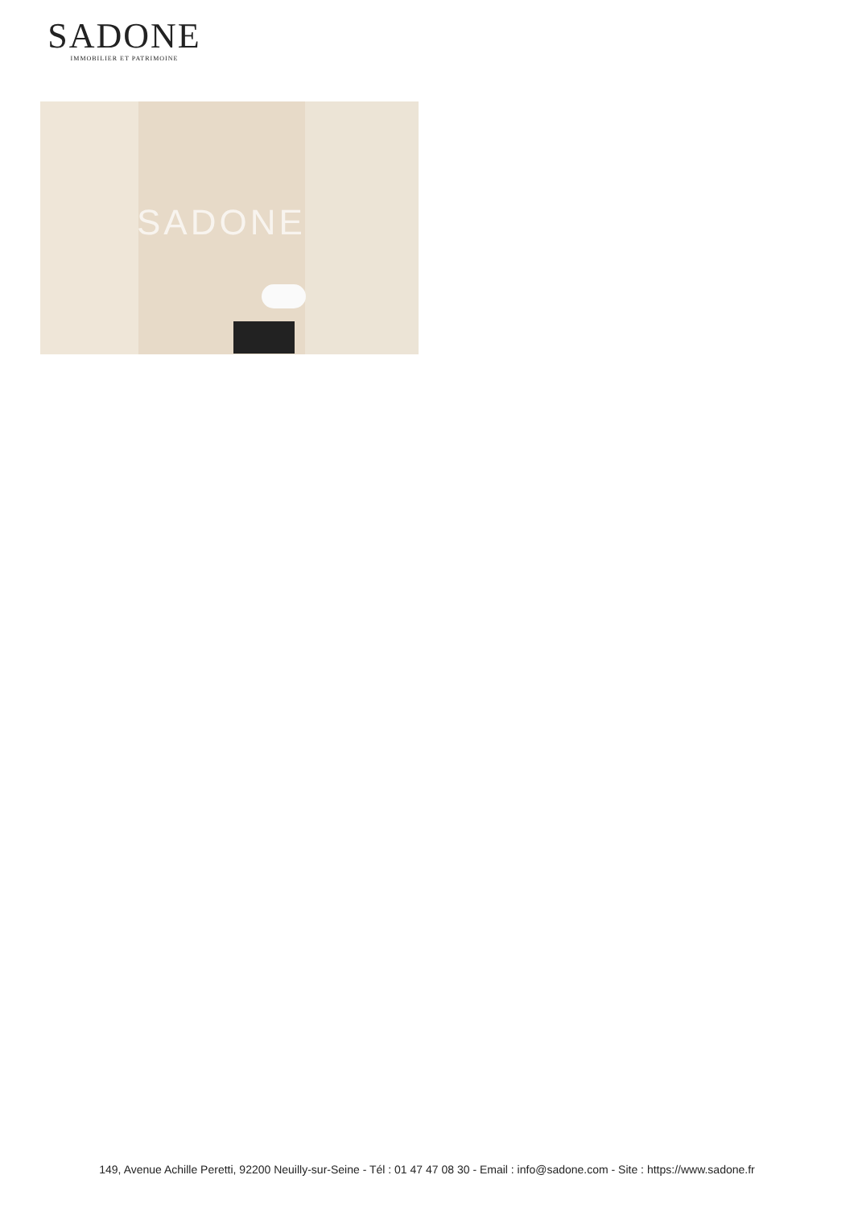SADONE
IMMOBILIER ET PATRIMOINE
SADONE
149, Avenue Achille Peretti, 92200 Neuilly-sur-Seine - Tél : 01 47 47 08 30 - Email : info@sadone.com - Site : https://www.sadone.fr